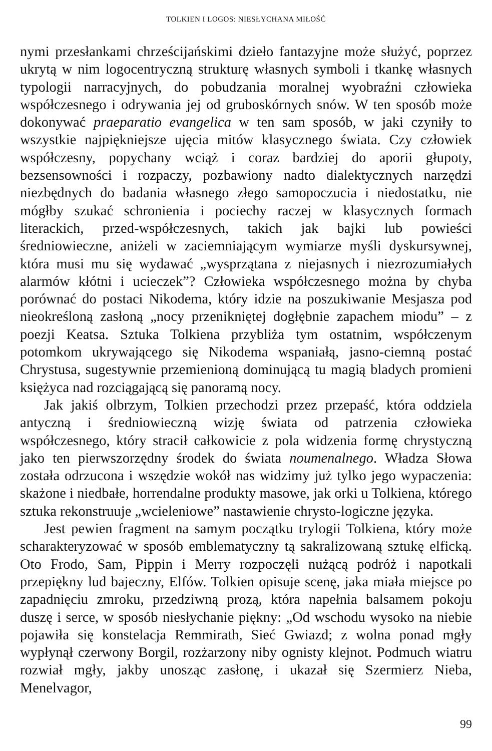TOLKIEN I LOGOS: NIESŁYCHANA MIŁOŚĆ
nymi przesłankami chrześcijańskimi dzieło fantazyjne może służyć, poprzez ukrytą w nim logocentryczną strukturę własnych symboli i tkankę własnych typologii narracyjnych, do pobudzania moralnej wyobraźni człowieka współczesnego i odrywania jej od gruboskórnych snów. W ten sposób może dokonywać praeparatio evangelica w ten sam sposób, w jaki czyniły to wszystkie najpiękniejsze ujęcia mitów klasycznego świata. Czy człowiek współczesny, popychany wciąż i coraz bardziej do aporii głupoty, bezsensowności i rozpaczy, pozbawiony nadto dialektycznych narzędzi niezbędnych do badania własnego złego samopoczucia i niedostatku, nie mógłby szukać schronienia i pociechy raczej w klasycznych formach literackich, przed-współczesnych, takich jak bajki lub powieści średniowieczne, aniżeli w zaciemniającym wymiarze myśli dyskursywnej, która musi mu się wydawać „wysprzątana z niejasnych i niezrozumiałych alarmów kłótni i ucieczek”? Człowieka współczesnego można by chyba porównać do postaci Nikodema, który idzie na poszukiwanie Mesjasza pod nieokreśloną zasłoną „nocy przenikniętej dogłębnie zapachem miodu” – z poezji Keatsa. Sztuka Tolkiena przybliża tym ostatnim, współczenym potomkom ukrywającego się Nikodema wspaniałą, jasno-ciemną postać Chrystusa, sugestywnie przemienioną dominującą tu magią bladych promieni księżyca nad rozciągającą się panoramą nocy.
Jak jakiś olbrzym, Tolkien przechodzi przez przepaść, która oddziela antyczną i średniowieczną wizję świata od patrzenia człowieka współczesnego, który stracił całkowicie z pola widzenia formę chrystyczną jako ten pierwszorzędny środek do świata noumenalnego. Władza Słowa została odrzucona i wszędzie wokół nas widzimy już tylko jego wypaczenia: skażone i niedbałe, horrendalne produkty masowe, jak orki u Tolkiena, którego sztuka rekonstruuje „wcieleniowe” nastawienie chrysto-logiczne języka.
Jest pewien fragment na samym początku trylogii Tolkiena, który może scharakteryzować w sposób emblematyczny tą sakralizowaną sztukę elficką. Oto Frodo, Sam, Pippin i Merry rozpoczęli nużącą podróż i napotkali przepiękny lud bajeczny, Elfów. Tolkien opisuje scenę, jaka miała miejsce po zapadnięciu zmroku, przedziwną prozą, która napełnia balsamem pokoju duszę i serce, w sposób niesłychanie piękny: „Od wschodu wysoko na niebie pojawiła się konstelacja Remmirath, Sieć Gwiazd; z wolna ponad mgły wypłynął czerwony Borgil, rozżarzony niby ognisty klejnot. Podmuch wiatru rozwiał mgły, jakby unosząc zasłonę, i ukazał się Szermierz Nieba, Menelvagor,
99